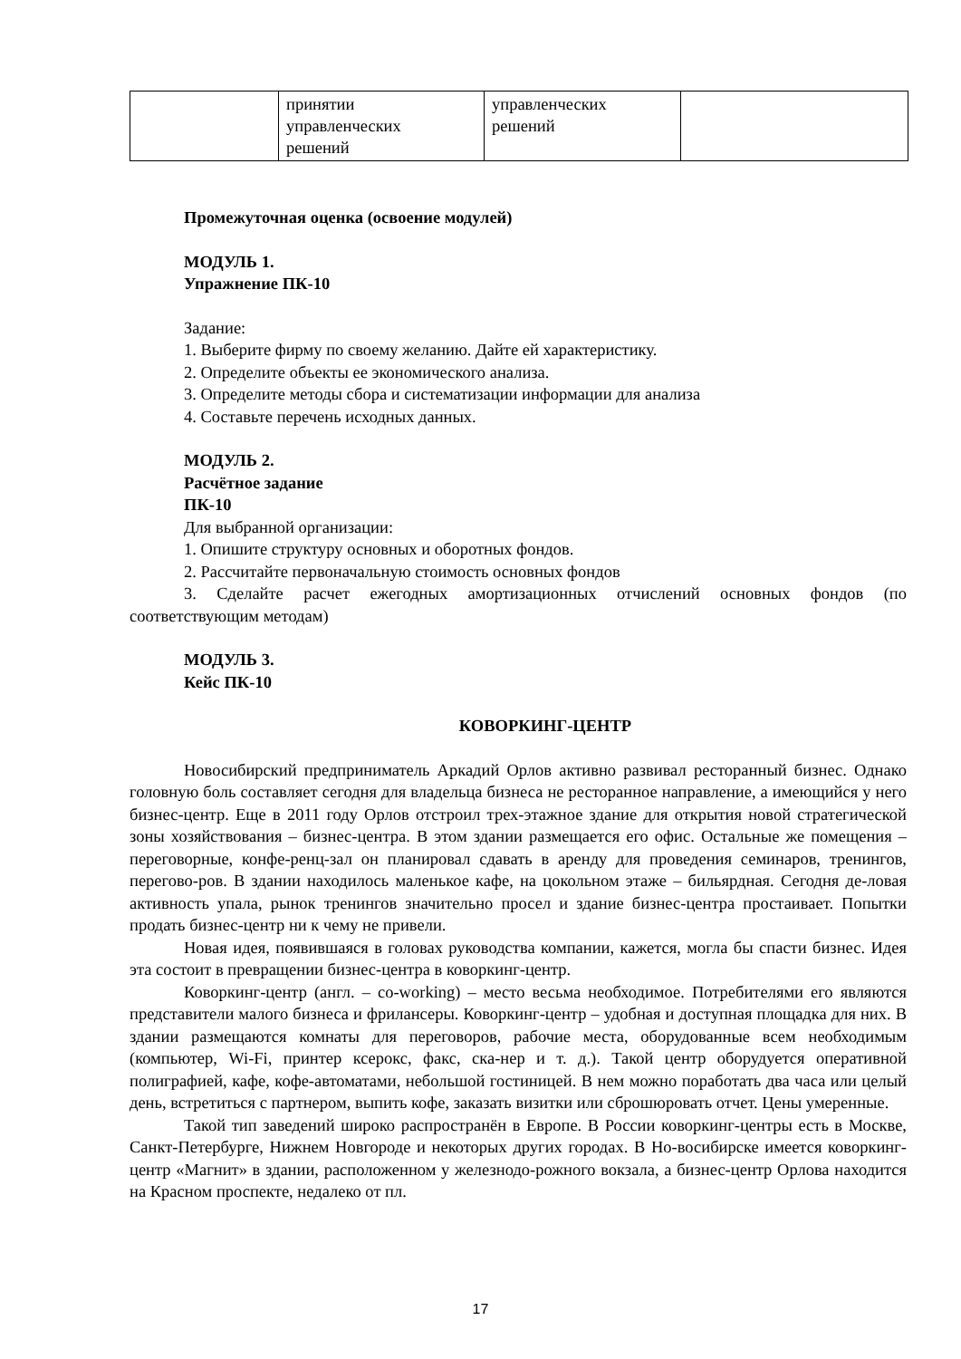| | принятии управленческих решений | управленческих решений | |
Промежуточная оценка (освоение модулей)
МОДУЛЬ 1.
Упражнение ПК-10
Задание:
1. Выберите фирму по своему желанию. Дайте ей характеристику.
2. Определите объекты ее экономического анализа.
3. Определите методы сбора и систематизации информации для анализа
4. Составьте перечень исходных данных.
МОДУЛЬ 2.
Расчётное задание
ПК-10
Для выбранной организации:
1. Опишите структуру основных и оборотных фондов.
2. Рассчитайте первоначальную стоимость основных фондов
3. Сделайте расчет ежегодных амортизационных отчислений основных фондов (по соответствующим методам)
МОДУЛЬ 3.
Кейс ПК-10
КОВОРКИНГ-ЦЕНТР
Новосибирский предприниматель Аркадий Орлов активно развивал ресторанный бизнес. Однако головную боль составляет сегодня для владельца бизнеса не ресторанное направление, а имеющийся у него бизнес-центр. Еще в 2011 году Орлов отстроил трех-этажное здание для открытия новой стратегической зоны хозяйствования – бизнес-центра. В этом здании размещается его офис. Остальные же помещения – переговорные, конфе-ренц-зал он планировал сдавать в аренду для проведения семинаров, тренингов, перегово-ров. В здании находилось маленькое кафе, на цокольном этаже – бильярдная. Сегодня де-ловая активность упала, рынок тренингов значительно просел и здание бизнес-центра простаивает. Попытки продать бизнес-центр ни к чему не привели.
Новая идея, появившаяся в головах руководства компании, кажется, могла бы спасти бизнес. Идея эта состоит в превращении бизнес-центра в коворкинг-центр.
Коворкинг-центр (англ. – co-working) – место весьма необходимое. Потребителями его являются представители малого бизнеса и фрилансеры. Коворкинг-центр – удобная и доступная площадка для них. В здании размещаются комнаты для переговоров, рабочие места, оборудованные всем необходимым (компьютер, Wi-Fi, принтер ксерокс, факс, ска-нер и т. д.). Такой центр оборудуется оперативной полиграфией, кафе, кофе-автоматами, небольшой гостиницей. В нем можно поработать два часа или целый день, встретиться с партнером, выпить кофе, заказать визитки или сброшюровать отчет. Цены умеренные.
Такой тип заведений широко распространён в Европе. В России коворкинг-центры есть в Москве, Санкт-Петербурге, Нижнем Новгороде и некоторых других городах. В Но-восибирске имеется коворкинг-центр «Магнит» в здании, расположенном у железнодо-рожного вокзала, а бизнес-центр Орлова находится на Красном проспекте, недалеко от пл.
17